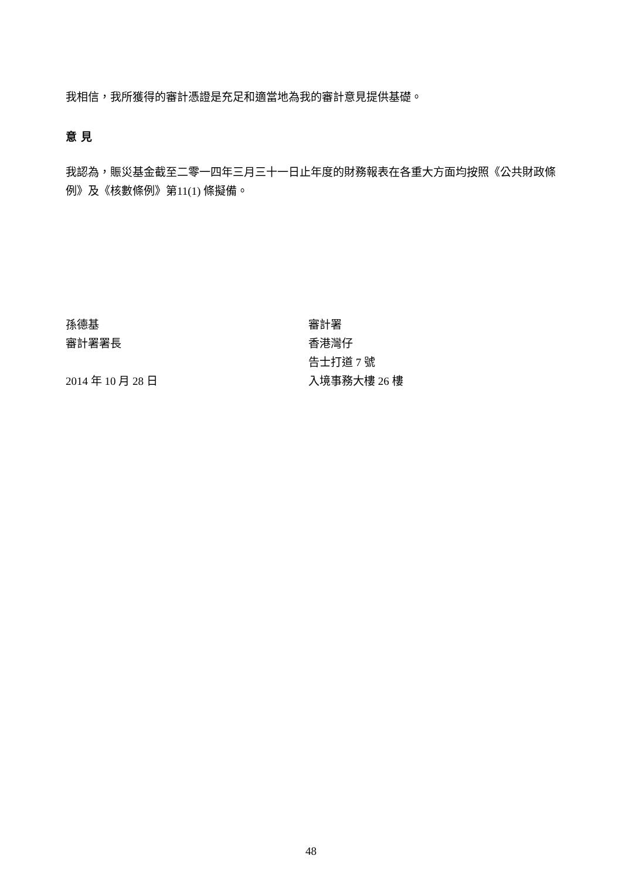我相信，我所獲得的審計憑證是充足和適當地為我的審計意見提供基礎。
意 見
我認為，賑災基金截至二零一四年三月三十一日止年度的財務報表在各重大方面均按照《公共財政條例》及《核數條例》第11(1) 條擬備。
孫德基
審計署署長
2014 年 10 月 28 日
審計署
香港灣仔
告士打道 7 號
入境事務大樓 26 樓
48